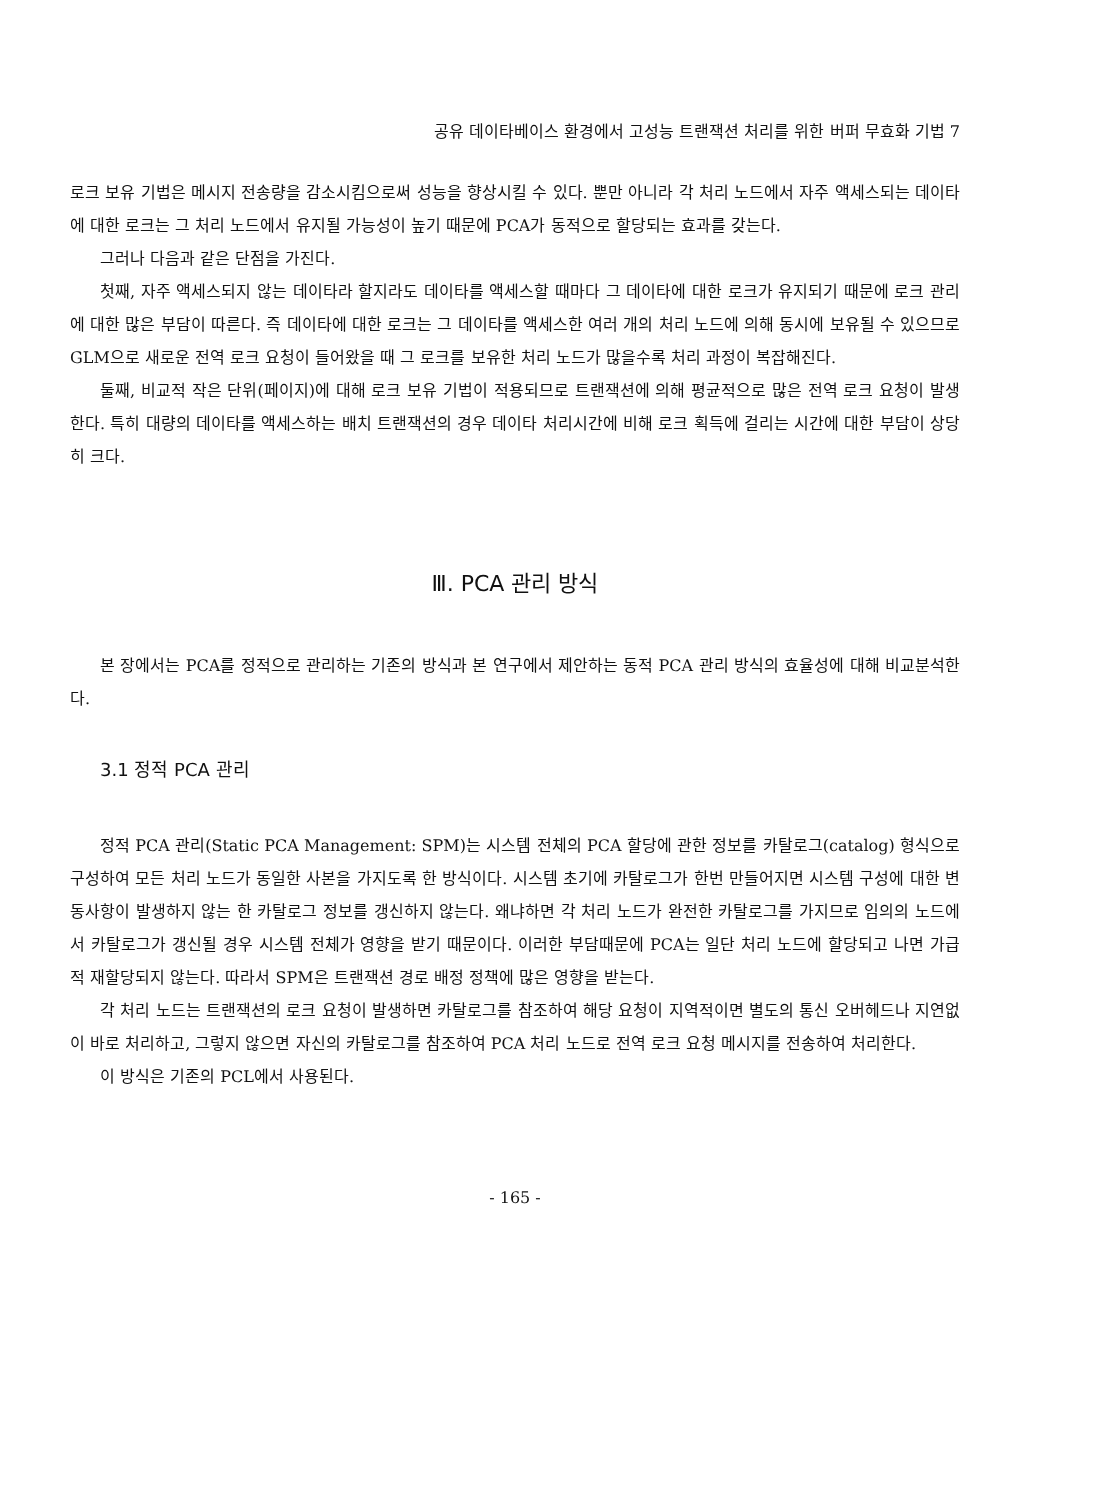공유 데이타베이스 환경에서 고성능 트랜잭션 처리를 위한 버퍼 무효화 기법 7
로크 보유 기법은 메시지 전송량을 감소시킴으로써 성능을 향상시킬 수 있다. 뿐만 아니라 각 처리 노드에서 자주 액세스되는 데이타에 대한 로크는 그 처리 노드에서 유지될 가능성이 높기 때문에 PCA가 동적으로 할당되는 효과를 갖는다.
그러나 다음과 같은 단점을 가진다.
첫째, 자주 액세스되지 않는 데이타라 할지라도 데이타를 액세스할 때마다 그 데이타에 대한 로크가 유지되기 때문에 로크 관리에 대한 많은 부담이 따른다. 즉 데이타에 대한 로크는 그 데이타를 액세스한 여러 개의 처리 노드에 의해 동시에 보유될 수 있으므로 GLM으로 새로운 전역 로크 요청이 들어왔을 때 그 로크를 보유한 처리 노드가 많을수록 처리 과정이 복잡해진다.
둘째, 비교적 작은 단위(페이지)에 대해 로크 보유 기법이 적용되므로 트랜잭션에 의해 평균적으로 많은 전역 로크 요청이 발생한다. 특히 대량의 데이타를 액세스하는 배치 트랜잭션의 경우 데이타 처리시간에 비해 로크 획득에 걸리는 시간에 대한 부담이 상당히 크다.
Ⅲ. PCA 관리 방식
본 장에서는 PCA를 정적으로 관리하는 기존의 방식과 본 연구에서 제안하는 동적 PCA 관리 방식의 효율성에 대해 비교분석한다.
3.1 정적 PCA 관리
정적 PCA 관리(Static PCA Management: SPM)는 시스템 전체의 PCA 할당에 관한 정보를 카탈로그(catalog) 형식으로 구성하여 모든 처리 노드가 동일한 사본을 가지도록 한 방식이다. 시스템 초기에 카탈로그가 한번 만들어지면 시스템 구성에 대한 변동사항이 발생하지 않는 한 카탈로그 정보를 갱신하지 않는다. 왜냐하면 각 처리 노드가 완전한 카탈로그를 가지므로 임의의 노드에서 카탈로그가 갱신될 경우 시스템 전체가 영향을 받기 때문이다. 이러한 부담때문에 PCA는 일단 처리 노드에 할당되고 나면 가급적 재할당되지 않는다. 따라서 SPM은 트랜잭션 경로 배정 정책에 많은 영향을 받는다.
각 처리 노드는 트랜잭션의 로크 요청이 발생하면 카탈로그를 참조하여 해당 요청이 지역적이면 별도의 통신 오버헤드나 지연없이 바로 처리하고, 그렇지 않으면 자신의 카탈로그를 참조하여 PCA 처리 노드로 전역 로크 요청 메시지를 전송하여 처리한다.
이 방식은 기존의 PCL에서 사용된다.
- 165 -